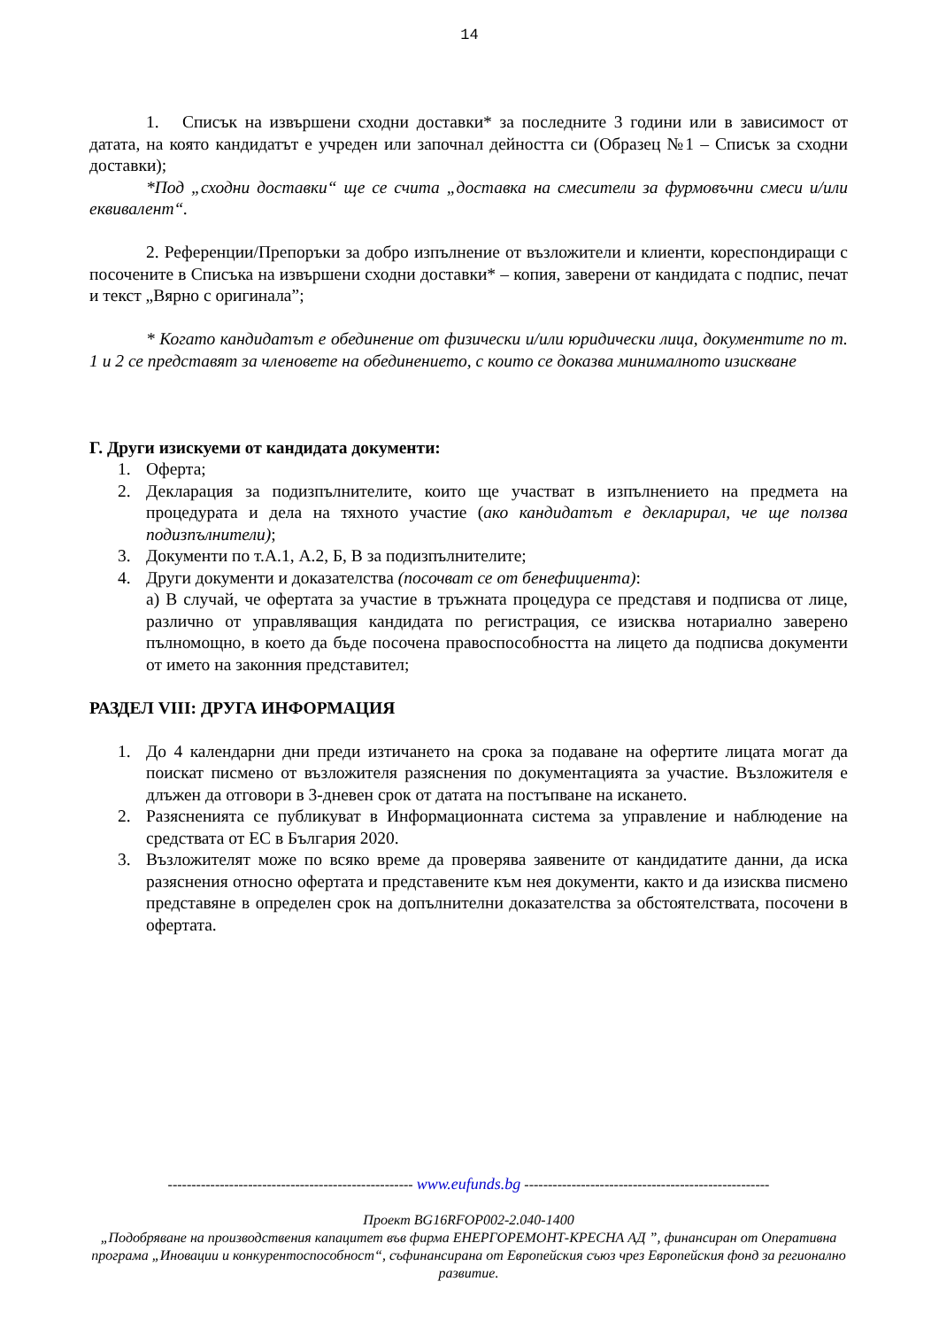14
1. Списък на извършени сходни доставки* за последните 3 години или в зависимост от датата, на която кандидатът е учреден или започнал дейността си (Образец №1 – Списък за сходни доставки);
*Под „сходни доставки“ ще се счита „доставка на смесители за фурмовъчни смеси и/или еквивалент“.
2. Референции/Препоръки за добро изпълнение от възложители и клиенти, кореспондиращи с посочените в Списъка на извършени сходни доставки* – копия, заверени от кандидата с подпис, печат и текст „Вярно с оригинала”;
* Когато кандидатът е обединение от физически и/или юридически лица, документите по т. 1 и 2 се представят за членовете на обединението, с които се доказва минималното изискване
Г. Други изискуеми от кандидата документи:
1. Оферта;
2. Декларация за подизпълнителите, които ще участват в изпълнението на предмета на процедурата и дела на тяхното участие (ако кандидатът е декларирал, че ще ползва подизпълнители);
3. Документи по т.А.1, А.2, Б, В за подизпълнителите;
4. Други документи и доказателства (посочват се от бенефициента):
а) В случай, че офертата за участие в тръжната процедура се представя и подписва от лице, различно от управляващия кандидата по регистрация, се изисква нотариално заверено пълномощно, в което да бъде посочена правоспособността на лицето да подписва документи от името на законния представител;
РАЗДЕЛ VIII: ДРУГА ИНФОРМАЦИЯ
1. До 4 календарни дни преди изтичането на срока за подаване на офертите лицата могат да поискат писмено от възложителя разяснения по документацията за участие. Възложителя е длъжен да отговори в 3-дневен срок от датата на постъпване на искането.
2. Разясненията се публикуват в Информационната система за управление и наблюдение на средствата от ЕС в България 2020.
3. Възложителят може по всяко време да проверява заявените от кандидатите данни, да иска разяснения относно офертата и представените към нея документи, както и да изисква писмено представяне в определен срок на допълнителни доказателства за обстоятелствата, посочени в офертата.
---------------------------------------------------- www.eufunds.bg ----------------------------------------------------
Проект BG16RFOP002-2.040-1400
„Подобряване на производствения капацитет във фирма ЕНЕРГОРЕМОНТ-КРЕСНА АД ”, финансиран от Оперативна програма „Иновации и конкурентоспособност“, съфинансирана от Европейския съюз чрез Европейския фонд за регионално развитие.